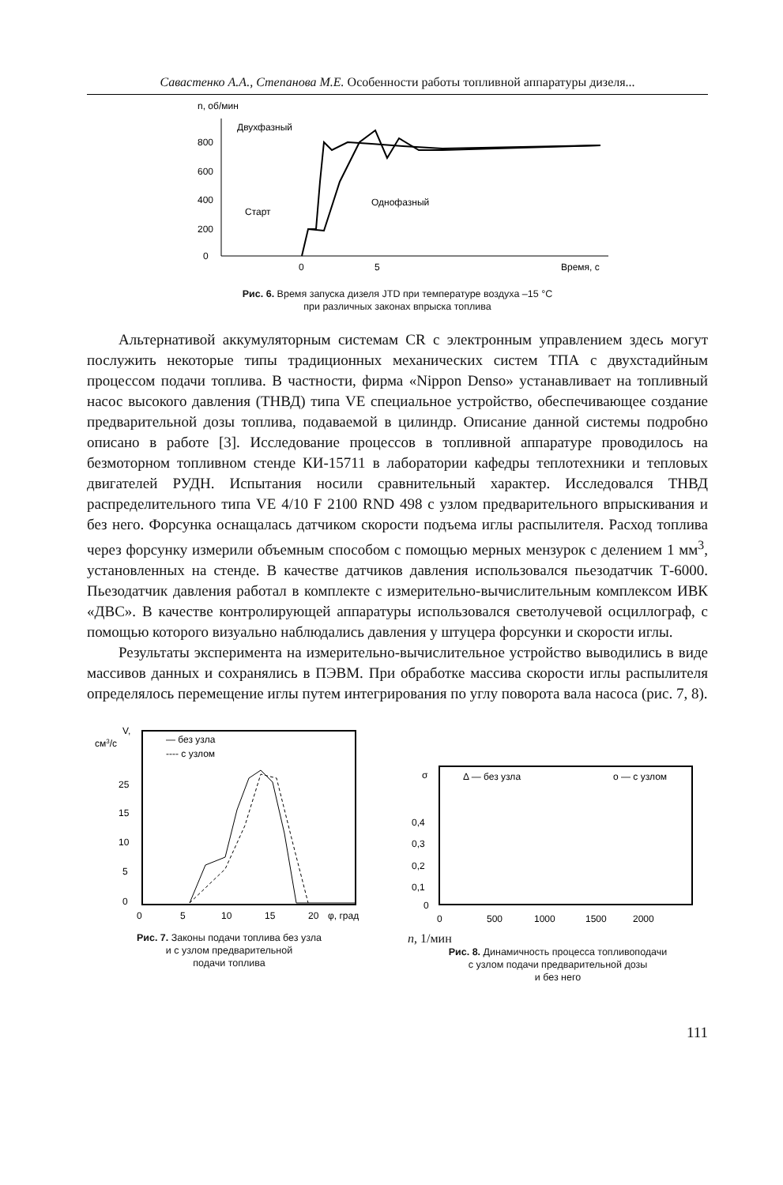Савастенко А.А., Степанова М.Е. Особенности работы топливной аппаратуры дизеля...
n, об/мин
800
600
400
200
0
0
5
Время, с
Двухфазный
Однофазный
Старт
Рис. 6. Время запуска дизеля JTD при температуре воздуха –15 °С
при различных законах впрыска топлива
Альтернативой аккумуляторным системам CR с электронным управлением здесь могут послужить некоторые типы традиционных механических систем ТПА с двухстадийным процессом подачи топлива. В частности, фирма «Nippon Denso» устанавливает на топливный насос высокого давления (ТНВД) типа VE специальное устройство, обеспечивающее создание предварительной дозы топлива, подаваемой в цилиндр. Описание данной системы подробно описано в работе [3]. Исследование процессов в топливной аппаратуре проводилось на безмоторном топливном стенде КИ-15711 в лаборатории кафедры теплотехники и тепловых двигателей РУДН. Испытания носили сравнительный характер. Исследовался ТНВД распределительного типа VE 4/10 F 2100 RND 498 с узлом предварительного впрыскивания и без него. Форсунка оснащалась датчиком скорости подъема иглы распылителя. Расход топлива через форсунку измерили объемным способом с помощью мерных мензурок с делением 1 мм<sup>3</sup>, установленных на стенде. В качестве датчиков давления использовался пьезодатчик Т-6000. Пьезодатчик давления работал в комплекте с измерительно-вычислительным комплексом ИВК «ДВС». В качестве контролирующей аппаратуры использовался светолучевой осциллограф, с помощью которого визуально наблюдались давления у штуцера форсунки и скорости иглы.
Результаты эксперимента на измерительно-вычислительное устройство выводились в виде массивов данных и сохранялись в ПЭВМ. При обработке массива скорости иглы распылителя определялось перемещение иглы путем интегрирования по углу поворота вала насоса (рис. 7, 8).
V,
см3/с
— без узла
---- с узлом
25
15
10
5
0
0
5
10
15
20
φ, град
Рис. 7. Законы подачи топлива без узла
и с узлом предварительной
подачи топлива
σ
Δ — без узла
о — с узлом
0,4
0,3
0,2
0,1
0
0
500
1000
1500
2000 n, 1/мин
Рис. 8. Динамичность процесса топливоподачи
с узлом подачи предварительной дозы
и без него
111